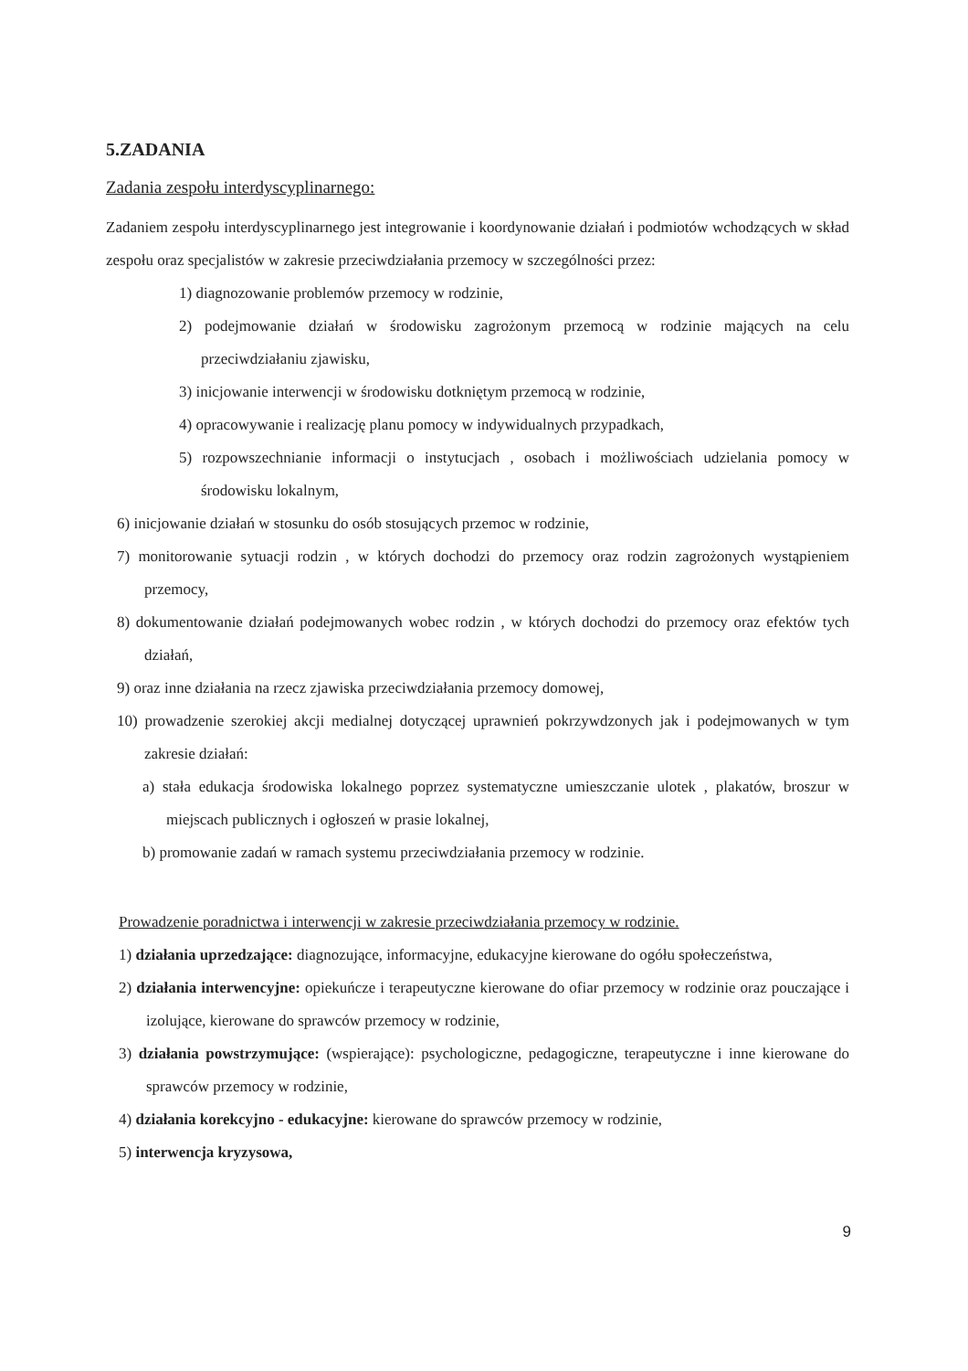5.ZADANIA
Zadania zespołu interdyscyplinarnego:
Zadaniem zespołu interdyscyplinarnego jest integrowanie i koordynowanie działań i podmiotów wchodzących w skład zespołu oraz specjalistów w zakresie przeciwdziałania przemocy w szczególności przez:
1) diagnozowanie problemów przemocy w rodzinie,
2) podejmowanie działań w środowisku zagrożonym przemocą w rodzinie mających na celu przeciwdziałaniu zjawisku,
3) inicjowanie interwencji w środowisku dotkniętym przemocą w rodzinie,
4) opracowywanie i realizację planu pomocy w indywidualnych przypadkach,
5) rozpowszechnianie informacji o instytucjach , osobach i możliwościach udzielania pomocy w środowisku lokalnym,
6) inicjowanie działań w stosunku do osób stosujących przemoc w rodzinie,
7) monitorowanie sytuacji rodzin , w których dochodzi do przemocy oraz rodzin zagrożonych wystąpieniem przemocy,
8) dokumentowanie działań podejmowanych wobec rodzin , w których dochodzi do przemocy oraz efektów tych działań,
9) oraz inne działania na rzecz zjawiska przeciwdziałania przemocy domowej,
10) prowadzenie szerokiej akcji medialnej dotyczącej uprawnień pokrzywdzonych jak i podejmowanych w tym zakresie działań:
a) stała edukacja środowiska lokalnego poprzez systematyczne umieszczanie ulotek , plakatów, broszur w miejscach publicznych i ogłoszeń w prasie lokalnej,
b) promowanie zadań w ramach systemu przeciwdziałania przemocy w rodzinie.
Prowadzenie poradnictwa i interwencji w zakresie przeciwdziałania przemocy w rodzinie.
1) działania uprzedzające: diagnozujące, informacyjne, edukacyjne kierowane do ogółu społeczeństwa,
2) działania interwencyjne: opiekuńcze i terapeutyczne kierowane do ofiar przemocy w rodzinie oraz pouczające i izolujące, kierowane do sprawców przemocy w rodzinie,
3) działania powstrzymujące: (wspierające): psychologiczne, pedagogiczne, terapeutyczne i inne kierowane do sprawców przemocy w rodzinie,
4) działania korekcyjno - edukacyjne: kierowane do sprawców przemocy w rodzinie,
5) interwencja kryzysowa,
9